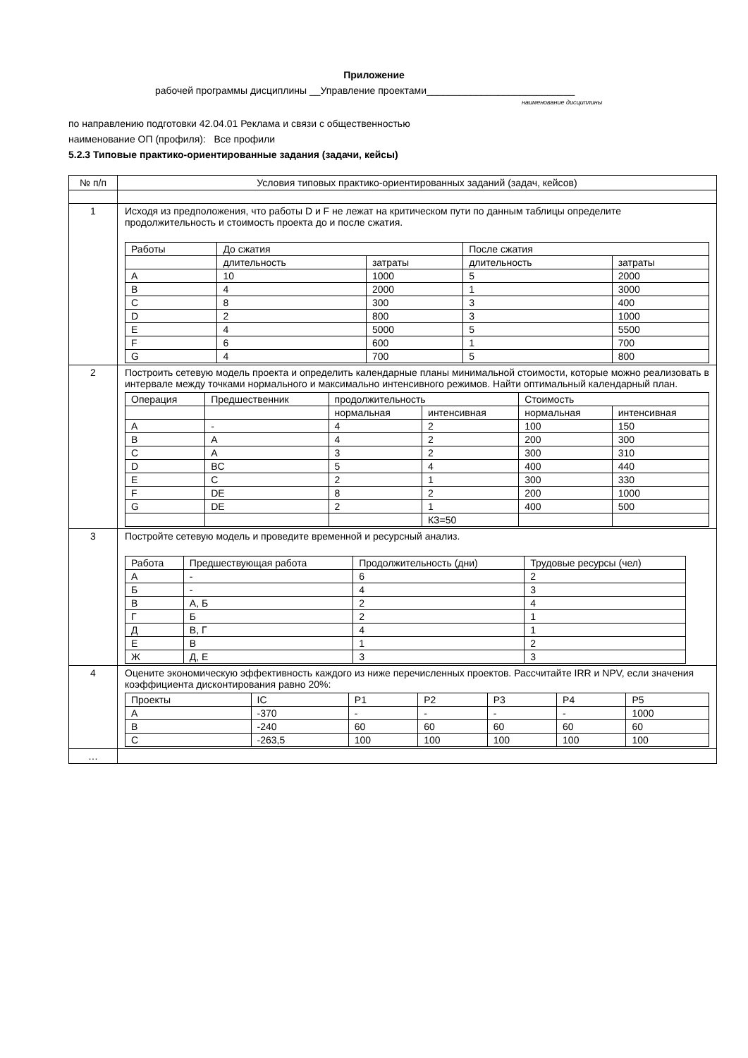Приложение
рабочей программы дисциплины __Управление проектами___________________________
наименование дисциплины
по направлению подготовки 42.04.01 Реклама и связи с общественностью
наименование ОП (профиля): Все профили
5.2.3 Типовые практико-ориентированные задания (задачи, кейсы)
| № п/п | Условия типовых практико-ориентированных заданий (задач, кейсов) |
| 1 | Исходя из предположения, что работы D и F не лежат на критическом пути по данным таблицы определите продолжительность и стоимость проекта до и после сжатия. / Работы / До сжатия / / После сжатия / / / / длительность / затраты / длительность / затраты / / A / 10 / 1000 / 5 / 2000 / / B / 4 / 2000 / 1 / 3000 / / C / 8 / 300 / 3 / 400 / / D / 2 / 800 / 3 / 1000 / / E / 4 / 5000 / 5 / 5500 / / F / 6 / 600 / 1 / 700 / / G / 4 / 700 / 5 / 800 / |
| 2 | Построить сетевую модель проекта и определить календарные планы минимальной стоимости, которые можно реализовать в интервале между точками нормального и максимально интенсивного режимов. Найти оптимальный календарный план. / Операция / Предшественник / продолжительность / / Стоимость / / / / / нормальная / интенсивная / нормальная / интенсивная / / A / - / 4 / 2 / 100 / 150 / / B / A / 4 / 2 / 200 / 300 / / C / A / 3 / 2 / 300 / 310 / / D / BC / 5 / 4 / 400 / 440 / / E / C / 2 / 1 / 300 / 330 / / F / DE / 8 / 2 / 200 / 1000 / / G / DE / 2 / 1 / 400 / 500 / / / / / КЗ=50 / / / |
| 3 | Постройте сетевую модель и проведите временной и ресурсный анализ. / Работа / Предшествующая работа / Продолжительность (дни) / Трудовые ресурсы (чел) / / А / - / 6 / 2 / / Б / - / 4 / 3 / / В / А, Б / 2 / 4 / / Г / Б / 2 / 1 / / Д / В, Г / 4 / 1 / / Е / В / 1 / 2 / / Ж / Д, Е / 3 / 3 / |
| 4 | Оцените экономическую эффективность каждого из ниже перечисленных проектов. Рассчитайте IRR и NPV, если значения коэффициента дисконтирования равно 20%: / Проекты / IC / P1 / P2 / P3 / P4 / P5 / / A / -370 / - / - / - / - / 1000 / / B / -240 / 60 / 60 / 60 / 60 / 60 / / C / -263,5 / 100 / 100 / 100 / 100 / 100 / |
| … | |